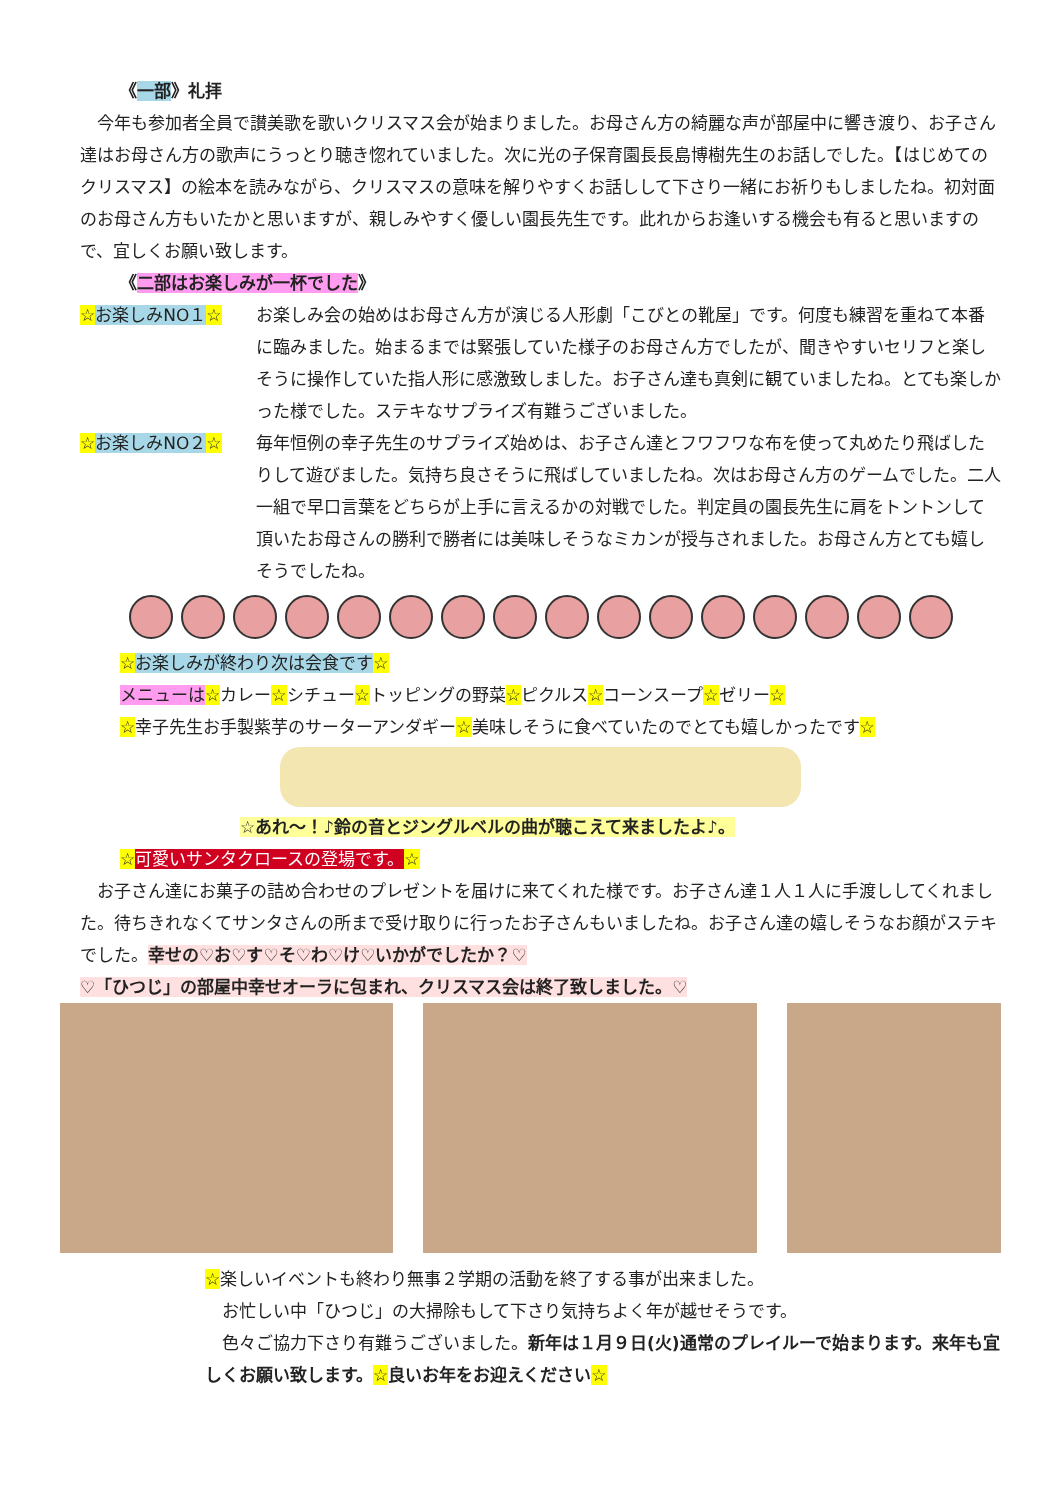《一部》礼拝
　今年も参加者全員で讃美歌を歌いクリスマス会が始まりました。お母さん方の綺麗な声が部屋中に響き渡り、お子さん達はお母さん方の歌声にうっとり聴き惚れていました。次に光の子保育園長長島博樹先生のお話しでした。【はじめてのクリスマス】の絵本を読みながら、クリスマスの意味を解りやすくお話しして下さり一緒にお祈りもしましたね。初対面のお母さん方もいたかと思いますが、親しみやすく優しい園長先生です。此れからお逢いする機会も有ると思いますので、宜しくお願い致します。
《二部はお楽しみが一杯でした》
☆お楽しみNO１☆ お楽しみ会の始めはお母さん方が演じる人形劇「こびとの靴屋」です。何度も練習を重ねて本番に臨みました。始まるまでは緊張していた様子のお母さん方でしたが、聞きやすいセリフと楽しそうに操作していた指人形に感激致しました。お子さん達も真剣に観ていましたね。とても楽しかった様でした。ステキなサプライズ有難うございました。
☆お楽しみNO２☆ 毎年恒例の幸子先生のサプライズ始めは、お子さん達とフワフワな布を使って丸めたり飛ばしたりして遊びました。気持ち良さそうに飛ばしていましたね。次はお母さん方のゲームでした。二人一組で早口言葉をどちらが上手に言えるかの対戦でした。判定員の園長先生に肩をトントンして頂いたお母さんの勝利で勝者には美味しそうなミカンが授与されました。お母さん方とても嬉しそうでしたね。
☆お楽しみが終わり次は会食です☆
メニューは☆カレー☆シチュー☆トッピングの野菜☆ピクルス☆コーンスープ☆ゼリー☆
☆幸子先生お手製紫芋のサーターアンダギー☆美味しそうに食べていたのでとても嬉しかったです☆
☆あれ～！♪鈴の音とジングルベルの曲が聴こえて来ましたよ♪。
☆可愛いサンタクロースの登場です。☆
　お子さん達にお菓子の詰め合わせのプレゼントを届けに来てくれた様です。お子さん達１人１人に手渡ししてくれました。待ちきれなくてサンタさんの所まで受け取りに行ったお子さんもいましたね。お子さん達の嬉しそうなお顔がステキでした。幸せの♡お♡す♡そ♡わ♡け♡いかがでしたか？♡
♡「ひつじ」の部屋中幸せオーラに包まれ、クリスマス会は終了致しました。♡
☆楽しいイベントも終わり無事２学期の活動を終了する事が出来ました。
　お忙しい中「ひつじ」の大掃除もして下さり気持ちよく年が越せそうです。
　色々ご協力下さり有難うございました。新年は１月９日(火)通常のプレイルーで始まります。来年も宜しくお願い致します。☆良いお年をお迎えください☆